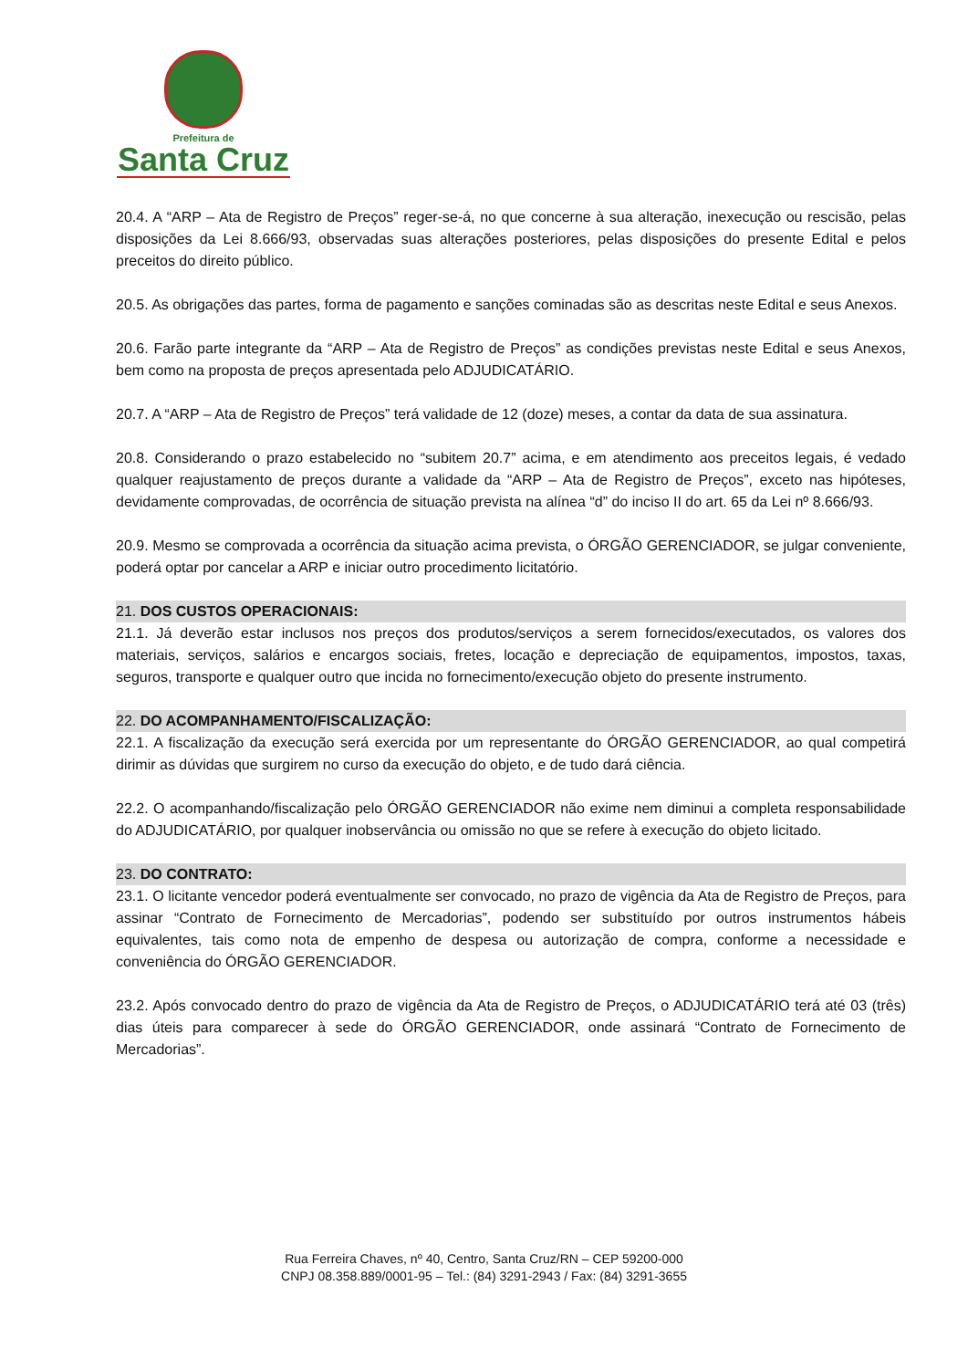Prefeitura de
Santa Cruz
20.4. A “ARP – Ata de Registro de Preços” reger-se-á, no que concerne à sua alteração, inexecução ou rescisão, pelas disposições da Lei 8.666/93, observadas suas alterações posteriores, pelas disposições do presente Edital e pelos preceitos do direito público.
20.5. As obrigações das partes, forma de pagamento e sanções cominadas são as descritas neste Edital e seus Anexos.
20.6. Farão parte integrante da “ARP – Ata de Registro de Preços” as condições previstas neste Edital e seus Anexos, bem como na proposta de preços apresentada pelo ADJUDICATÁRIO.
20.7. A “ARP – Ata de Registro de Preços” terá validade de 12 (doze) meses, a contar da data de sua assinatura.
20.8. Considerando o prazo estabelecido no “subitem 20.7” acima, e em atendimento aos preceitos legais, é vedado qualquer reajustamento de preços durante a validade da “ARP – Ata de Registro de Preços”, exceto nas hipóteses, devidamente comprovadas, de ocorrência de situação prevista na alínea “d” do inciso II do art. 65 da Lei nº 8.666/93.
20.9. Mesmo se comprovada a ocorrência da situação acima prevista, o ÓRGÃO GERENCIADOR, se julgar conveniente, poderá optar por cancelar a ARP e iniciar outro procedimento licitatório.
21. DOS CUSTOS OPERACIONAIS:
21.1. Já deverão estar inclusos nos preços dos produtos/serviços a serem fornecidos/executados, os valores dos materiais, serviços, salários e encargos sociais, fretes, locação e depreciação de equipamentos, impostos, taxas, seguros, transporte e qualquer outro que incida no fornecimento/execução objeto do presente instrumento.
22. DO ACOMPANHAMENTO/FISCALIZAÇÃO:
22.1. A fiscalização da execução será exercida por um representante do ÓRGÃO GERENCIADOR, ao qual competirá dirimir as dúvidas que surgirem no curso da execução do objeto, e de tudo dará ciência.
22.2. O acompanhando/fiscalização pelo ÓRGÃO GERENCIADOR não exime nem diminui a completa responsabilidade do ADJUDICATÁRIO, por qualquer inobservância ou omissão no que se refere à execução do objeto licitado.
23. DO CONTRATO:
23.1. O licitante vencedor poderá eventualmente ser convocado, no prazo de vigência da Ata de Registro de Preços, para assinar “Contrato de Fornecimento de Mercadorias”, podendo ser substituído por outros instrumentos hábeis equivalentes, tais como nota de empenho de despesa ou autorização de compra, conforme a necessidade e conveniência do ÓRGÃO GERENCIADOR.
23.2. Após convocado dentro do prazo de vigência da Ata de Registro de Preços, o ADJUDICATÁRIO terá até 03 (três) dias úteis para comparecer à sede do ÓRGÃO GERENCIADOR, onde assinará “Contrato de Fornecimento de Mercadorias”.
Rua Ferreira Chaves, nº 40, Centro, Santa Cruz/RN – CEP 59200-000
CNPJ 08.358.889/0001-95 – Tel.: (84) 3291-2943 / Fax: (84) 3291-3655